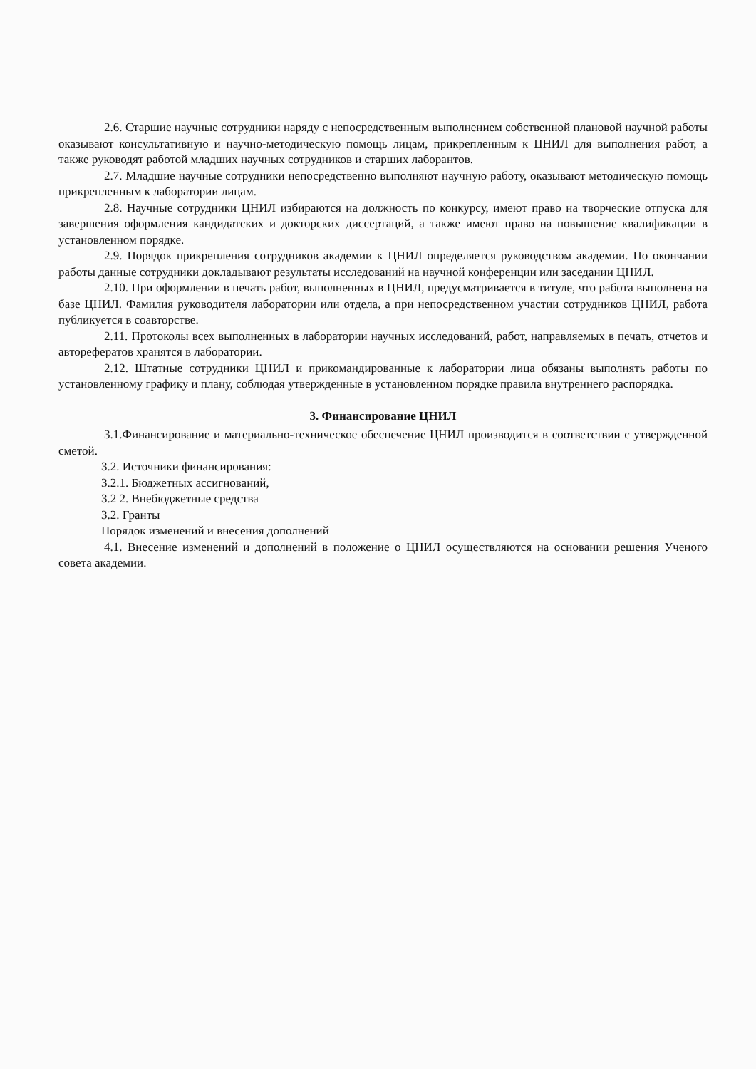2.6. Старшие научные сотрудники наряду с непосредственным выполнением собственной плановой научной работы оказывают консультативную и научно-методическую помощь лицам, прикрепленным к ЦНИЛ для выполнения работ, а также руководят работой младших научных сотрудников и старших лаборантов.
2.7. Младшие научные сотрудники непосредственно выполняют научную работу, оказывают методическую помощь прикрепленным к лаборатории лицам.
2.8. Научные сотрудники ЦНИЛ избираются на должность по конкурсу, имеют право на творческие отпуска для завершения оформления кандидатских и докторских диссертаций, а также имеют право на повышение квалификации в установленном порядке.
2.9. Порядок прикрепления сотрудников академии к ЦНИЛ определяется руководством академии. По окончании работы данные сотрудники докладывают результаты исследований на научной конференции или заседании ЦНИЛ.
2.10. При оформлении в печать работ, выполненных в ЦНИЛ, предусматривается в титуле, что работа выполнена на базе ЦНИЛ. Фамилия руководителя лаборатории или отдела, а при непосредственном участии сотрудников ЦНИЛ, работа публикуется в соавторстве.
2.11. Протоколы всех выполненных в лаборатории научных исследований, работ, направляемых в печать, отчетов и авторефератов хранятся в лаборатории.
2.12. Штатные сотрудники ЦНИЛ и прикомандированные к лаборатории лица обязаны выполнять работы по установленному графику и плану, соблюдая утвержденные в установленном порядке правила внутреннего распорядка.
3. Финансирование ЦНИЛ
3.1.Финансирование и материально-техническое обеспечение ЦНИЛ производится в соответствии с утвержденной сметой.
3.2. Источники финансирования:
3.2.1. Бюджетных ассигнований,
3.2 2. Внебюджетные средства
3.2. Гранты
Порядок изменений и внесения дополнений
4.1. Внесение изменений и дополнений в положение о ЦНИЛ осуществляются на основании решения Ученого совета академии.